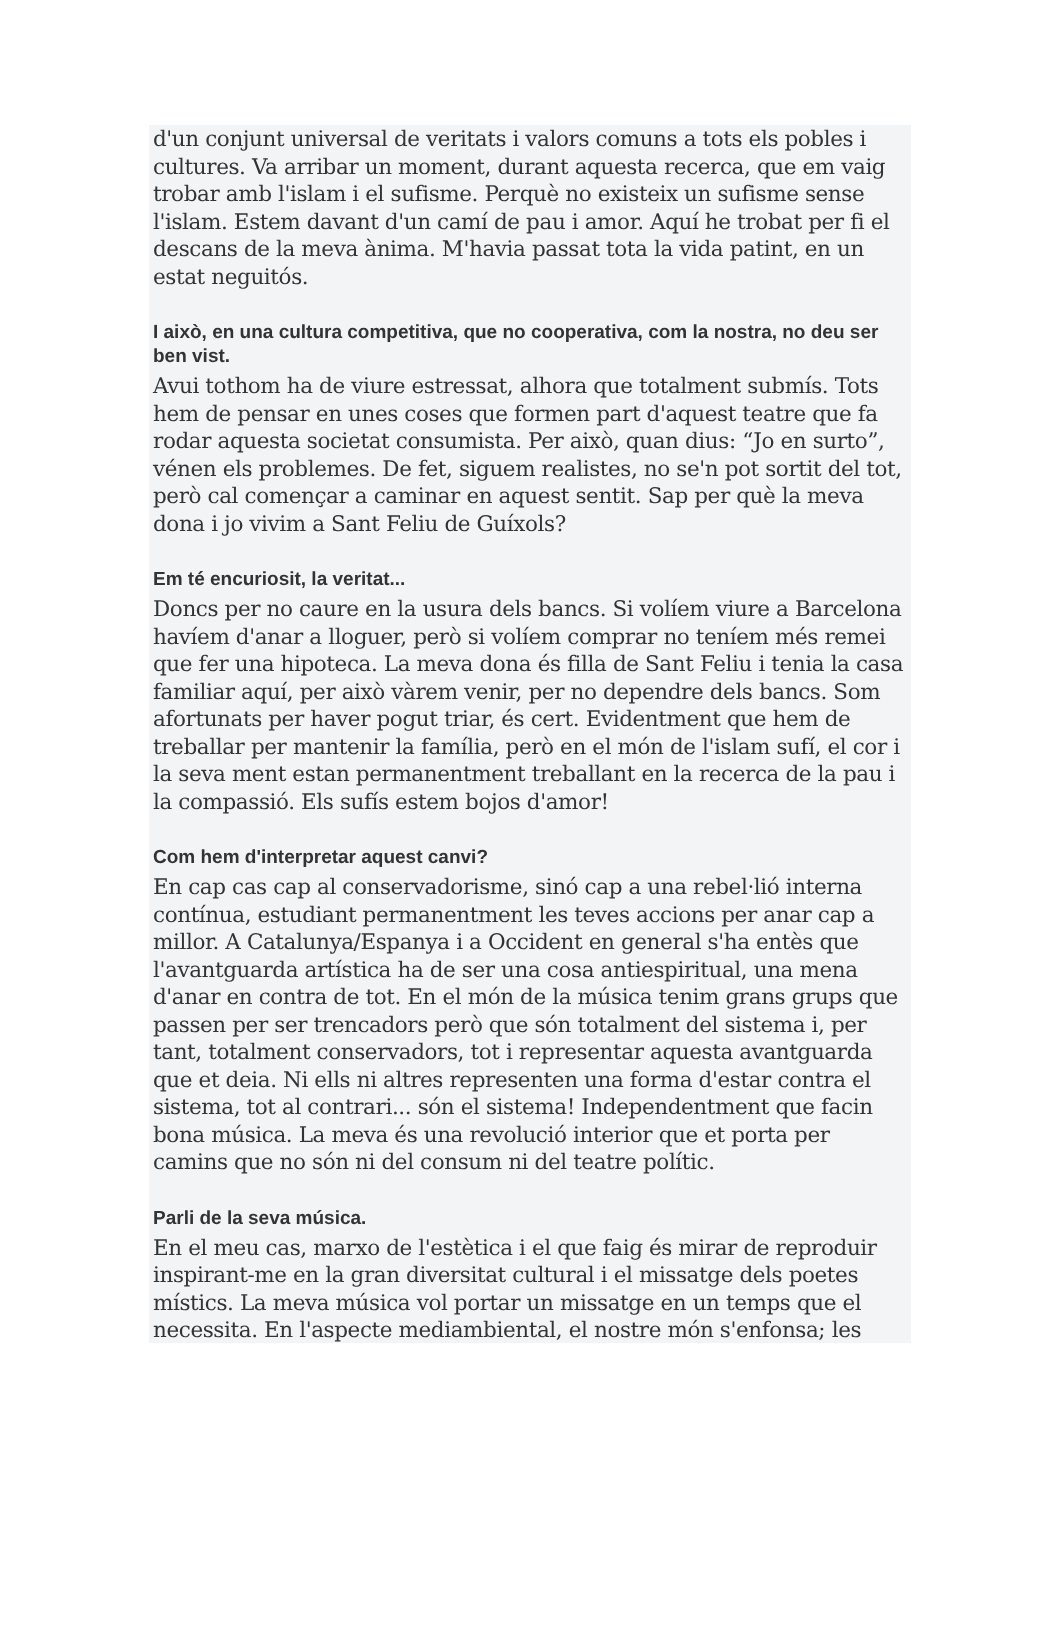d'un conjunt universal de veritats i valors comuns a tots els pobles i cultures. Va arribar un moment, durant aquesta recerca, que em vaig trobar amb l'islam i el sufisme. Perquè no existeix un sufisme sense l'islam. Estem davant d'un camí de pau i amor. Aquí he trobat per fi el descans de la meva ànima. M'havia passat tota la vida patint, en un estat neguitós.
I això, en una cultura competitiva, que no cooperativa, com la nostra, no deu ser ben vist.
Avui tothom ha de viure estressat, alhora que totalment submís. Tots hem de pensar en unes coses que formen part d'aquest teatre que fa rodar aquesta societat consumista. Per això, quan dius: “Jo en surto”, vénen els problemes. De fet, siguem realistes, no se'n pot sortit del tot, però cal començar a caminar en aquest sentit. Sap per què la meva dona i jo vivim a Sant Feliu de Guíxols?
Em té encuriosit, la veritat...
Doncs per no caure en la usura dels bancs. Si volíem viure a Barcelona havíem d'anar a lloguer, però si volíem comprar no teníem més remei que fer una hipoteca. La meva dona és filla de Sant Feliu i tenia la casa familiar aquí, per això vàrem venir, per no dependre dels bancs. Som afortunats per haver pogut triar, és cert. Evidentment que hem de treballar per mantenir la família, però en el món de l'islam sufí, el cor i la seva ment estan permanentment treballant en la recerca de la pau i la compassió. Els sufís estem bojos d'amor!
Com hem d'interpretar aquest canvi?
En cap cas cap al conservadorisme, sinó cap a una rebel·lió interna contínua, estudiant permanentment les teves accions per anar cap a millor. A Catalunya/Espanya i a Occident en general s'ha entès que l'avantguarda artística ha de ser una cosa antiespiritual, una mena d'anar en contra de tot. En el món de la música tenim grans grups que passen per ser trencadors però que són totalment del sistema i, per tant, totalment conservadors, tot i representar aquesta avantguarda que et deia. Ni ells ni altres representen una forma d'estar contra el sistema, tot al contrari... són el sistema! Independentment que facin bona música. La meva és una revolució interior que et porta per camins que no són ni del consum ni del teatre polític.
Parli de la seva música.
En el meu cas, marxo de l'estètica i el que faig és mirar de reproduir inspirant-me en la gran diversitat cultural i el missatge dels poetes místics. La meva música vol portar un missatge en un temps que el necessita. En l'aspecte mediambiental, el nostre món s'enfonsa; les